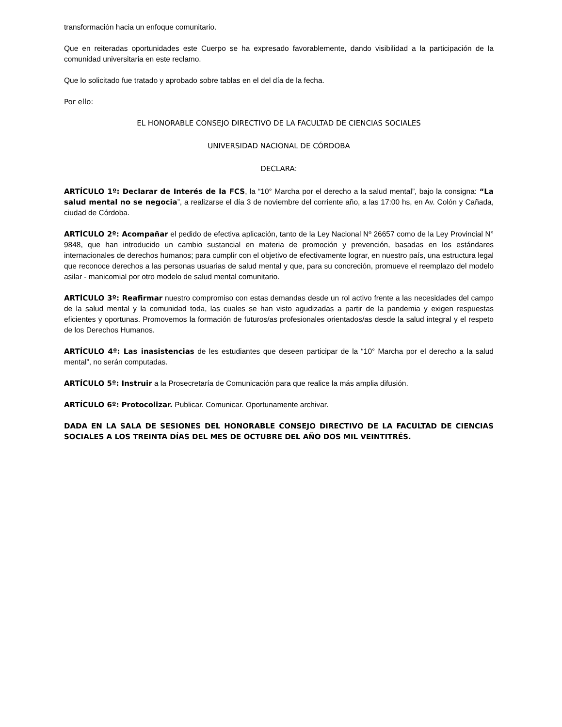transformación hacia un enfoque comunitario.
Que en reiteradas oportunidades este Cuerpo se ha expresado favorablemente, dando visibilidad a la participación de la comunidad universitaria en este reclamo.
Que lo solicitado fue tratado y aprobado sobre tablas en el del día de la fecha.
Por ello:
EL HONORABLE CONSEJO DIRECTIVO DE LA FACULTAD DE CIENCIAS SOCIALES
UNIVERSIDAD NACIONAL DE CÓRDOBA
DECLARA:
ARTÍCULO 1º: Declarar de Interés de la FCS, la “10° Marcha por el derecho a la salud mental”, bajo la consigna: “La salud mental no se negocia”, a realizarse el día 3 de noviembre del corriente año, a las 17:00 hs, en Av. Colón y Cañada, ciudad de Córdoba.
ARTÍCULO 2º: Acompañar el pedido de efectiva aplicación, tanto de la Ley Nacional Nº 26657 como de la Ley Provincial N° 9848, que han introducido un cambio sustancial en materia de promoción y prevención, basadas en los estándares internacionales de derechos humanos; para cumplir con el objetivo de efectivamente lograr, en nuestro país, una estructura legal que reconoce derechos a las personas usuarias de salud mental y que, para su concreción, promueve el reemplazo del modelo asilar - manicomial por otro modelo de salud mental comunitario.
ARTÍCULO 3º: Reafirmar nuestro compromiso con estas demandas desde un rol activo frente a las necesidades del campo de la salud mental y la comunidad toda, las cuales se han visto agudizadas a partir de la pandemia y exigen respuestas eficientes y oportunas. Promovemos la formación de futuros/as profesionales orientados/as desde la salud integral y el respeto de los Derechos Humanos.
ARTÍCULO 4º: Las inasistencias de les estudiantes que deseen participar de la “10° Marcha por el derecho a la salud mental”, no serán computadas.
ARTÍCULO 5º: Instruir a la Prosecretaría de Comunicación para que realice la más amplia difusión.
ARTÍCULO 6º: Protocolizar. Publicar. Comunicar. Oportunamente archivar.
DADA EN LA SALA DE SESIONES DEL HONORABLE CONSEJO DIRECTIVO DE LA FACULTAD DE CIENCIAS SOCIALES A LOS TREINTA DÍAS DEL MES DE OCTUBRE DEL AÑO DOS MIL VEINTITRÉS.